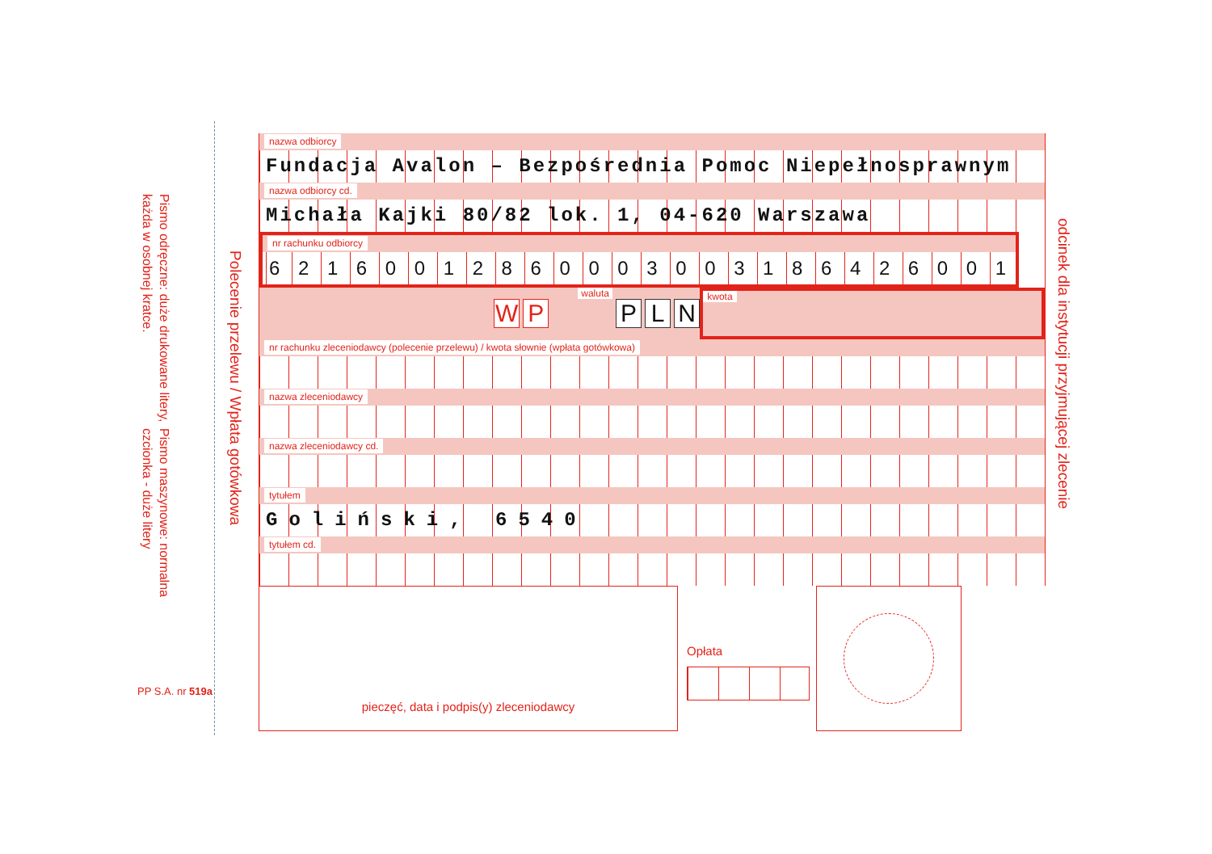Pismo maszynowe: normalna czcionka - duże litery
Pismo odręczne: duże drukowane litery, każda w osobnej kratce.
Polecenie przelewu / Wpłata gotówkowa
nazwa odbiorcy
Fundacja Avalon – Bezpośrednia Pomoc Niepełnosprawnym
nazwa odbiorcy cd.
Michała Kajki 80/82 lok. 1, 04-620 Warszawa
nr rachunku odbiorcy
62160012860003003186426001
W P waluta P L N
kwota
nr rachunku zleceniodawcy (polecenie przelewu) / kwota słownie (wpłata gotówkowa)
nazwa zleceniodawcy
nazwa zleceniodawcy cd.
tytułem
Goliński, 6540
tytułem cd.
odcinek dla instytucji przyjmującej zlecenie
pieczęć, data i podpis(y) zleceniodawcy
Opłata
PP S.A. nr 519a